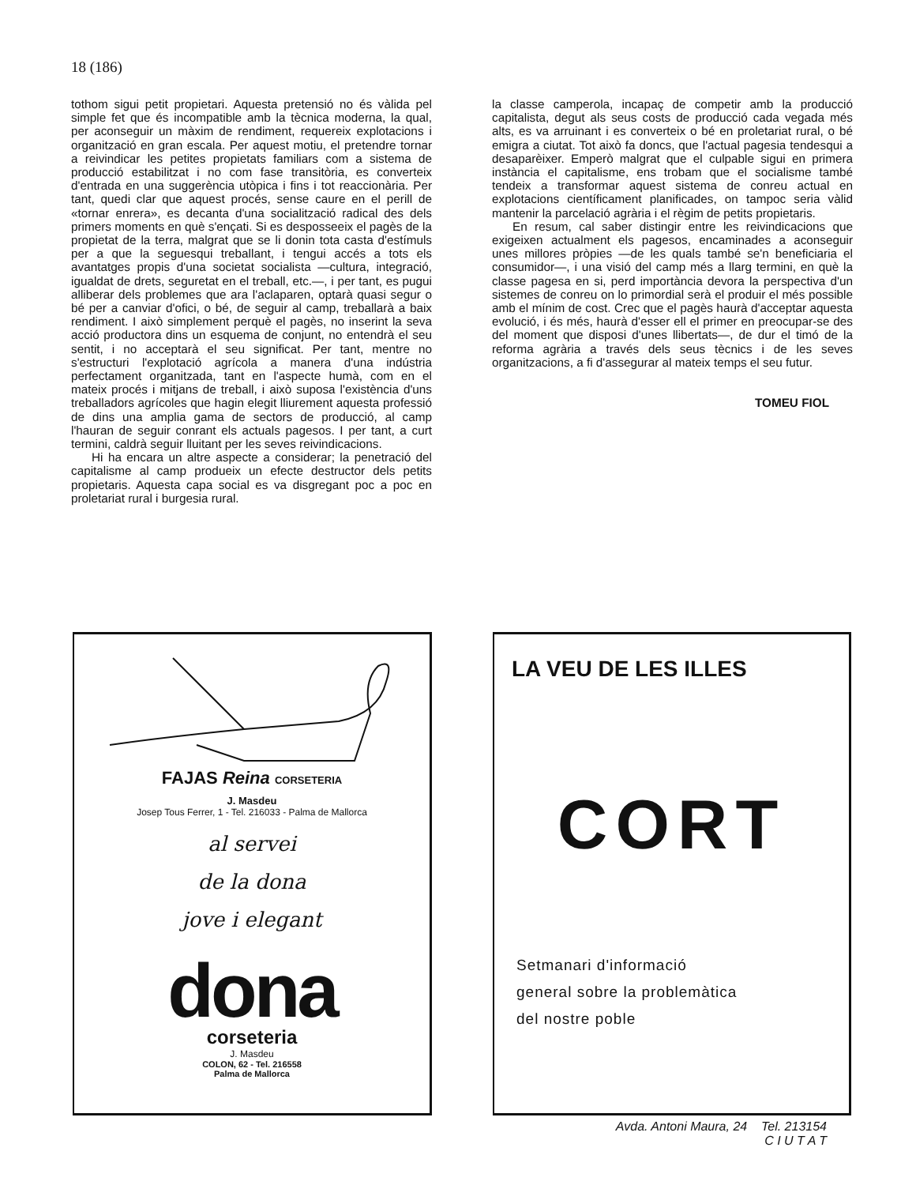18 (186)
tothom sigui petit propietari. Aquesta pretensió no és vàlida pel simple fet que és incompatible amb la tècnica moderna, la qual, per aconseguir un màxim de rendiment, requereix explotacions i organització en gran escala. Per aquest motiu, el pretendre tornar a reivindicar les petites propietats familiars com a sistema de producció estabilitzat i no com fase transitòria, es converteix d'entrada en una suggerència utòpica i fins i tot reaccionària. Per tant, quedi clar que aquest procés, sense caure en el perill de «tornar enrera», es decanta d'una socialització radical des dels primers moments en què s'ençati. Si es desposseeix el pagès de la propietat de la terra, malgrat que se li donin tota casta d'estímuls per a que la seguesqui treballant, i tengui accés a tots els avantatges propis d'una societat socialista —cultura, integració, igualdat de drets, seguretat en el treball, etc.—, i per tant, es pugui alliberar dels problemes que ara l'aclaparen, optarà quasi segur o bé per a canviar d'ofici, o bé, de seguir al camp, treballarà a baix rendiment. I això simplement perquè el pagès, no inserint la seva acció productora dins un esquema de conjunt, no entendrà el seu sentit, i no acceptarà el seu significat. Per tant, mentre no s'estructuri l'explotació agrícola a manera d'una indústria perfectament organitzada, tant en l'aspecte humà, com en el mateix procés i mitjans de treball, i això suposa l'existència d'uns treballadors agrícoles que hagin elegit lliurement aquesta professió de dins una amplia gama de sectors de producció, al camp l'hauran de seguir conrant els actuals pagesos. I per tant, a curt termini, caldrà seguir lluitant per les seves reivindicacions.
Hi ha encara un altre aspecte a considerar; la penetració del capitalisme al camp produeix un efecte destructor dels petits propietaris. Aquesta capa social es va disgregant poc a poc en proletariat rural i burgesia rural.
la classe camperola, incapaç de competir amb la producció capitalista, degut als seus costs de producció cada vegada més alts, es va arruinant i es converteix o bé en proletariat rural, o bé emigra a ciutat. Tot això fa doncs, que l'actual pagesia tendesqui a desaparèixer. Emperò malgrat que el culpable sigui en primera instància el capitalisme, ens trobam que el socialisme també tendeix a transformar aquest sistema de conreu actual en explotacions científicament planificades, on tampoc seria vàlid mantenir la parcelació agrària i el règim de petits propietaris.
En resum, cal saber distingir entre les reivindicacions que exigeixen actualment els pagesos, encaminades a aconseguir unes millores pròpies —de les quals també se'n beneficiaria el consumidor—, i una visió del camp més a llarg termini, en què la classe pagesa en si, perd importància devora la perspectiva d'un sistemes de conreu on lo primordial serà el produir el més possible amb el mínim de cost. Crec que el pagès haurà d'acceptar aquesta evolució, i és més, haurà d'esser ell el primer en preocupar-se des del moment que disposi d'unes llibertats—, de dur el timó de la reforma agrària a través dels seus tècnics i de les seves organitzacions, a fi d'assegurar al mateix temps el seu futur.
TOMEU FIOL
FAJAS Reina CORSETERIA
J. Masdeu
Josep Tous Ferrer, 1 - Tel. 216033 - Palma de Mallorca
al servei
de la dona
jove i elegant
dona
corseteria
J. Masdeu
COLON, 62 - Tel. 216558
Palma de Mallorca
LA VEU DE LES ILLES
CORT
Setmanari d'informació
general sobre la problemàtica
del nostre poble
Avda. Antoni Maura, 24 Tel. 213154
C I U T A T